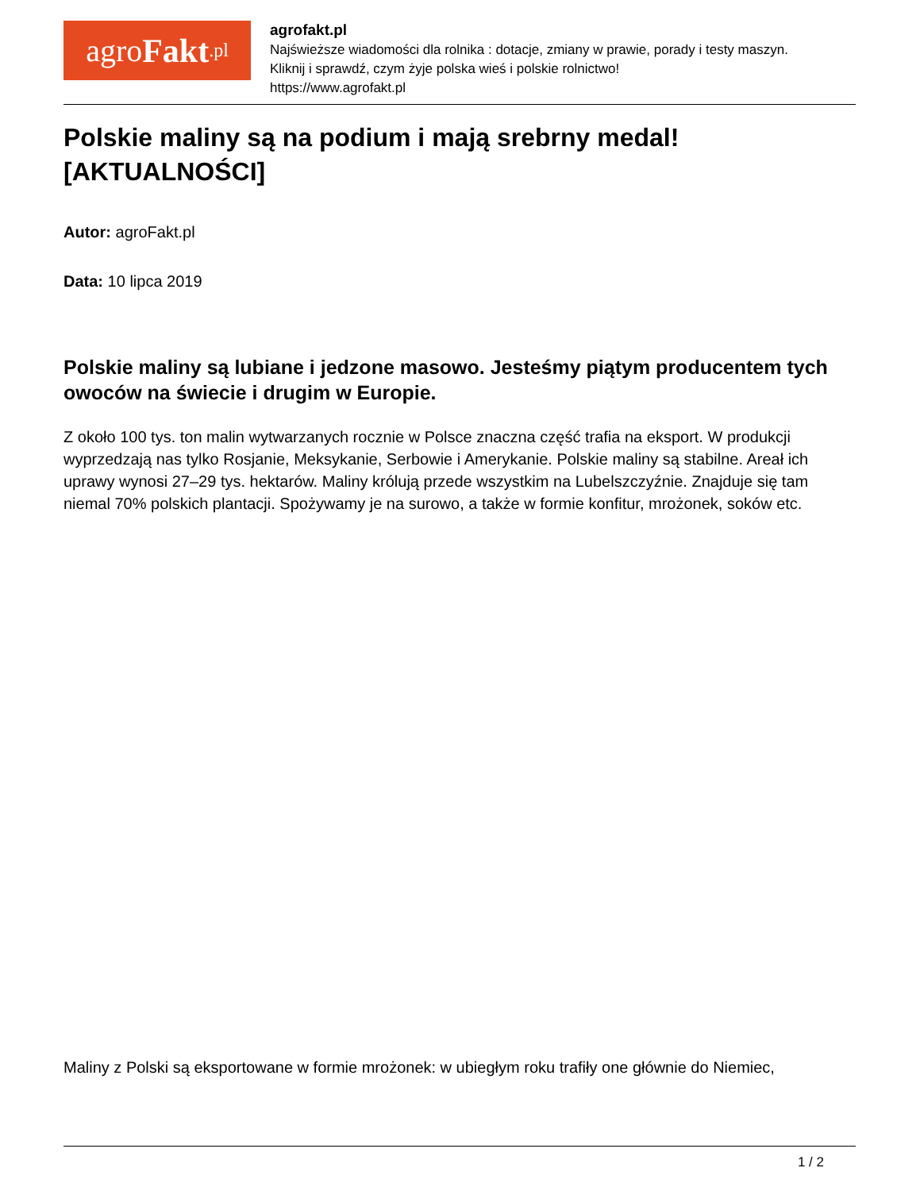agro Fakt.pl
agrofakt.pl
Najświeższe wiadomości dla rolnika : dotacje, zmiany w prawie, porady i testy maszyn.
Kliknij i sprawdź, czym żyje polska wieś i polskie rolnictwo!
https://www.agrofakt.pl
Polskie maliny są na podium i mają srebrny medal! [AKTUALNOŚCI]
Autor: agroFakt.pl
Data: 10 lipca 2019
Polskie maliny są lubiane i jedzone masowo. Jesteśmy piątym producentem tych owoców na świecie i drugim w Europie.
Z około 100 tys. ton malin wytwarzanych rocznie w Polsce znaczna część trafia na eksport. W produkcji wyprzedzają nas tylko Rosjanie, Meksykanie, Serbowie i Amerykanie. Polskie maliny są stabilne. Areał ich uprawy wynosi 27–29 tys. hektarów. Maliny królują przede wszystkim na Lubelszczyźnie. Znajduje się tam niemal 70% polskich plantacji. Spożywamy je na surowo, a także w formie konfitur, mrożonek, soków etc.
Maliny z Polski są eksportowane w formie mrożonek: w ubiegłym roku trafiły one głównie do Niemiec,
1 / 2